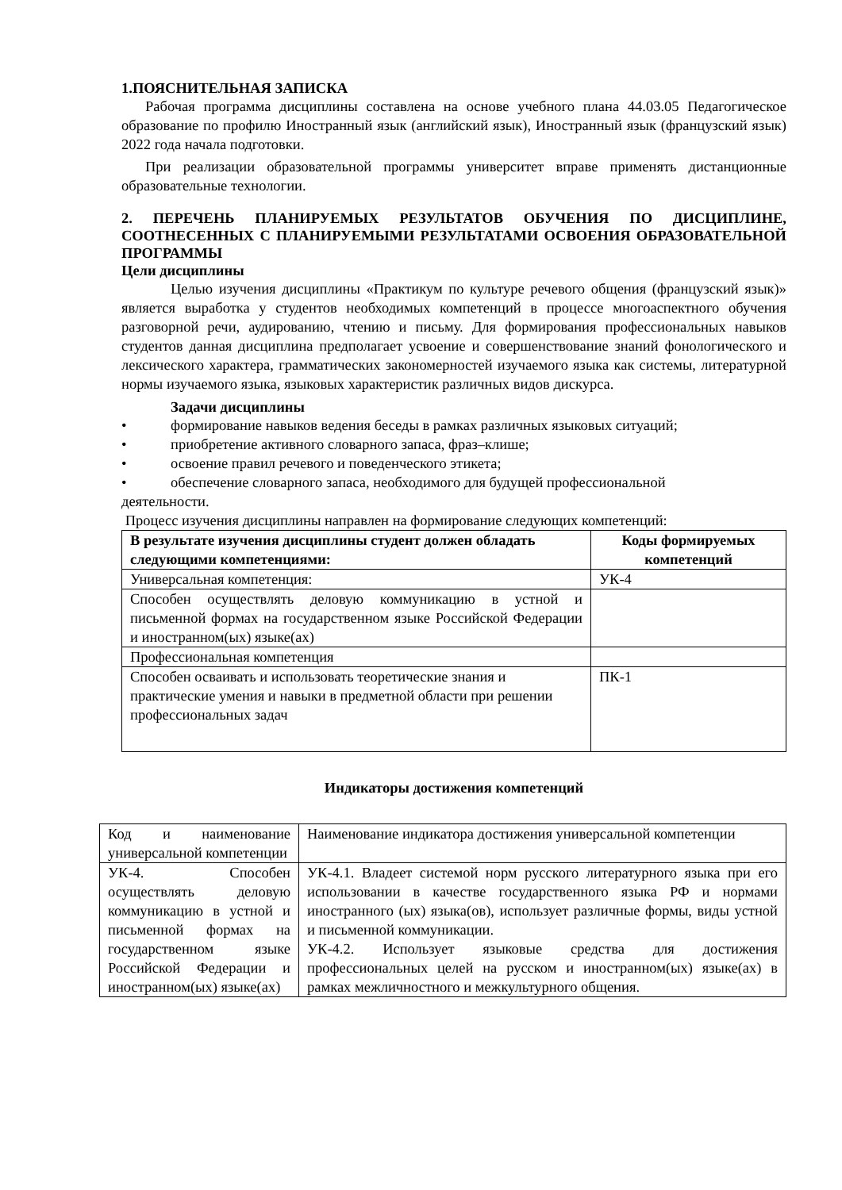1.ПОЯСНИТЕЛЬНАЯ ЗАПИСКА
Рабочая программа дисциплины составлена на основе учебного плана 44.03.05 Педагогическое образование по профилю Иностранный язык (английский язык), Иностранный язык (французский язык) 2022 года начала подготовки.
При реализации образовательной программы университет вправе применять дистанционные образовательные технологии.
2. ПЕРЕЧЕНЬ ПЛАНИРУЕМЫХ РЕЗУЛЬТАТОВ ОБУЧЕНИЯ ПО ДИСЦИПЛИНЕ, СООТНЕСЕННЫХ С ПЛАНИРУЕМЫМИ РЕЗУЛЬТАТАМИ ОСВОЕНИЯ ОБРАЗОВАТЕЛЬНОЙ ПРОГРАММЫ
Цели дисциплины
Целью изучения дисциплины «Практикум по культуре речевого общения (французский язык)» является выработка у студентов необходимых компетенций в процессе многоаспектного обучения разговорной речи, аудированию, чтению и письму. Для формирования профессиональных навыков студентов данная дисциплина предполагает усвоение и совершенствование знаний фонологического и лексического характера, грамматических закономерностей изучаемого языка как системы, литературной нормы изучаемого языка, языковых характеристик различных видов дискурса.
Задачи дисциплины
• формирование навыков ведения беседы в рамках различных языковых ситуаций;
• приобретение активного словарного запаса, фраз–клише;
• освоение правил речевого и поведенческого этикета;
• обеспечение словарного запаса, необходимого для будущей профессиональной
деятельности.
Процесс изучения дисциплины направлен на формирование следующих компетенций:
| В результате изучения дисциплины студент должен обладать следующими компетенциями: | Коды формируемых компетенций |
| --- | --- |
| Универсальная компетенция: | УК-4 |
| Способен осуществлять деловую коммуникацию в устной и письменной формах на государственном языке Российской Федерации и иностранном(ых) языке(ах) | |
| Профессиональная компетенция | |
| Способен осваивать и использовать теоретические знания и практические умения и навыки в предметной области при решении профессиональных задач | ПК-1 |
Индикаторы достижения компетенций
| Код и наименование универсальной компетенции | Наименование индикатора достижения универсальной компетенции |
| УК-4. Способен осуществлять деловую коммуникацию в устной и письменной формах на государственном языке Российской Федерации и иностранном(ых) языке(ах) | УК-4.1. Владеет системой норм русского литературного языка при его использовании в качестве государственного языка РФ и нормами иностранного (ых) языка(ов), использует различные формы, виды устной и письменной коммуникации. УК-4.2. Использует языковые средства для достижения профессиональных целей на русском и иностранном(ых) языке(ах) в рамках межличностного и межкультурного общения. |